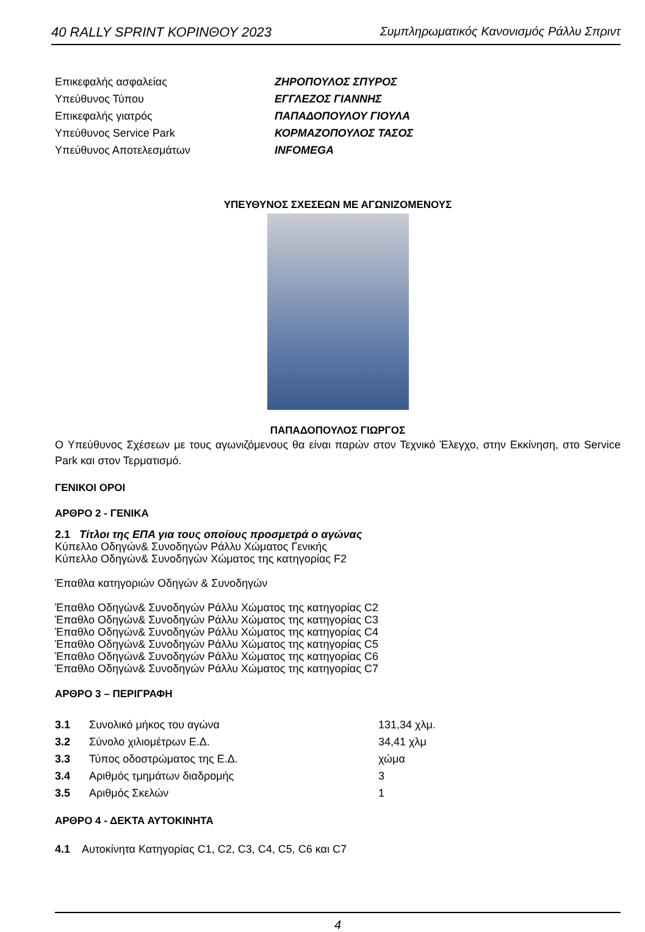40 RALLY SPRINT ΚΟΡΙΝΘΟΥ 2023 Συμπληρωματικός Κανονισμός Ράλλυ Σπριντ
| Επικεφαλής ασφαλείας | ΖΗΡΟΠΟΥΛΟΣ ΣΠΥΡΟΣ |
| Υπεύθυνος Τύπου | ΕΓΓΛΕΖΟΣ ΓΙΑΝΝΗΣ |
| Επικεφαλής γιατρός | ΠΑΠΑΔΟΠΟΥΛΟΥ ΓΙΟΥΛΑ |
| Υπεύθυνος Service Park | ΚΟΡΜΑΖΟΠΟΥΛΟΣ ΤΑΣΟΣ |
| Υπεύθυνος Αποτελεσμάτων | INFOMEGA |
ΥΠΕΥΘΥΝΟΣ ΣΧΕΣΕΩΝ ΜΕ ΑΓΩΝΙΖΟΜΕΝΟΥΣ
ΠΑΠΑΔΟΠΟΥΛΟΣ ΓΙΩΡΓΟΣ
Ο Υπεύθυνος Σχέσεων με τους αγωνιζόμενους θα είναι παρών στον Τεχνικό Έλεγχο, στην Εκκίνηση, στο Service Park και στον Τερματισμό.
ΓΕΝΙΚΟΙ ΟΡΟΙ
ΑΡΘΡΟ 2 - ΓΕΝΙΚΑ
2.1 Τίτλοι της ΕΠΑ για τους οποίους προσμετρά ο αγώνας
Κύπελλο Οδηγών& Συνοδηγών Ράλλυ Χώματος Γενικής
Κύπελλο Οδηγών& Συνοδηγών Χώματος της κατηγορίας F2
Έπαθλα κατηγοριών Οδηγών & Συνοδηγών
Έπαθλο Οδηγών& Συνοδηγών Ράλλυ Χώματος της κατηγορίας C2
Έπαθλο Οδηγών& Συνοδηγών Ράλλυ Χώματος της κατηγορίας C3
Έπαθλο Οδηγών& Συνοδηγών Ράλλυ Χώματος της κατηγορίας C4
Έπαθλο Οδηγών& Συνοδηγών Ράλλυ Χώματος της κατηγορίας C5
Έπαθλο Οδηγών& Συνοδηγών Ράλλυ Χώματος της κατηγορίας C6
Έπαθλο Οδηγών& Συνοδηγών Ράλλυ Χώματος της κατηγορίας C7
ΑΡΘΡΟ 3 – ΠΕΡΙΓΡΑΦΗ
| 3.1 | Συνολικό μήκος του αγώνα | 131,34 χλμ. |
| 3.2 | Σύνολο χιλιομέτρων Ε.Δ. | 34,41 χλμ |
| 3.3 | Τύπος οδοστρώματος της Ε.Δ. | χώμα |
| 3.4 | Αριθμός τμημάτων διαδρομής | 3 |
| 3.5 | Αριθμός Σκελών | 1 |
ΑΡΘΡΟ 4 - ΔΕΚΤΑ ΑΥΤΟΚΙΝΗΤΑ
4.1 Αυτοκίνητα Κατηγορίας C1, C2, C3, C4, C5, C6 και C7
4